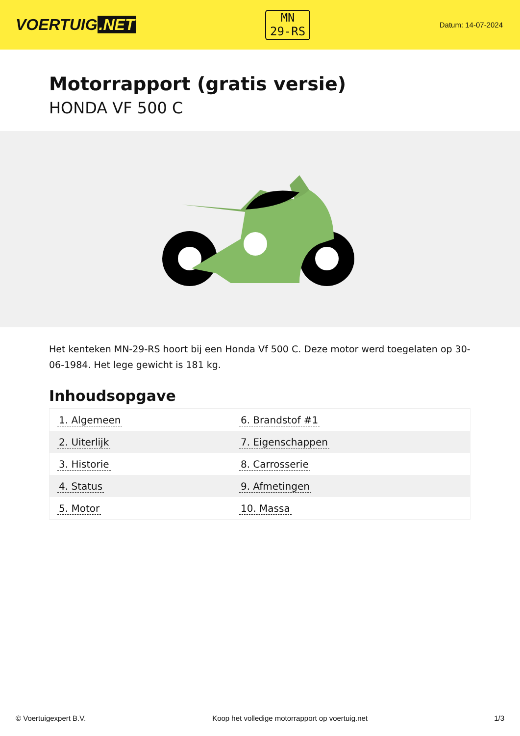VOERTUIG.NET
MN
29-RS
Datum: 14-07-2024
Motorrapport (gratis versie)
HONDA VF 500 C
Het kenteken MN-29-RS hoort bij een Honda Vf 500 C. Deze motor werd toegelaten op 30-06-1984. Het lege gewicht is 181 kg.
Inhoudsopgave
| 1. Algemeen | 6. Brandstof #1 |
| 2. Uiterlijk | 7. Eigenschappen |
| 3. Historie | 8. Carrosserie |
| 4. Status | 9. Afmetingen |
| 5. Motor | 10. Massa |
© Voertuigexpert B.V. Koop het volledige motorrapport op voertuig.net 1/3